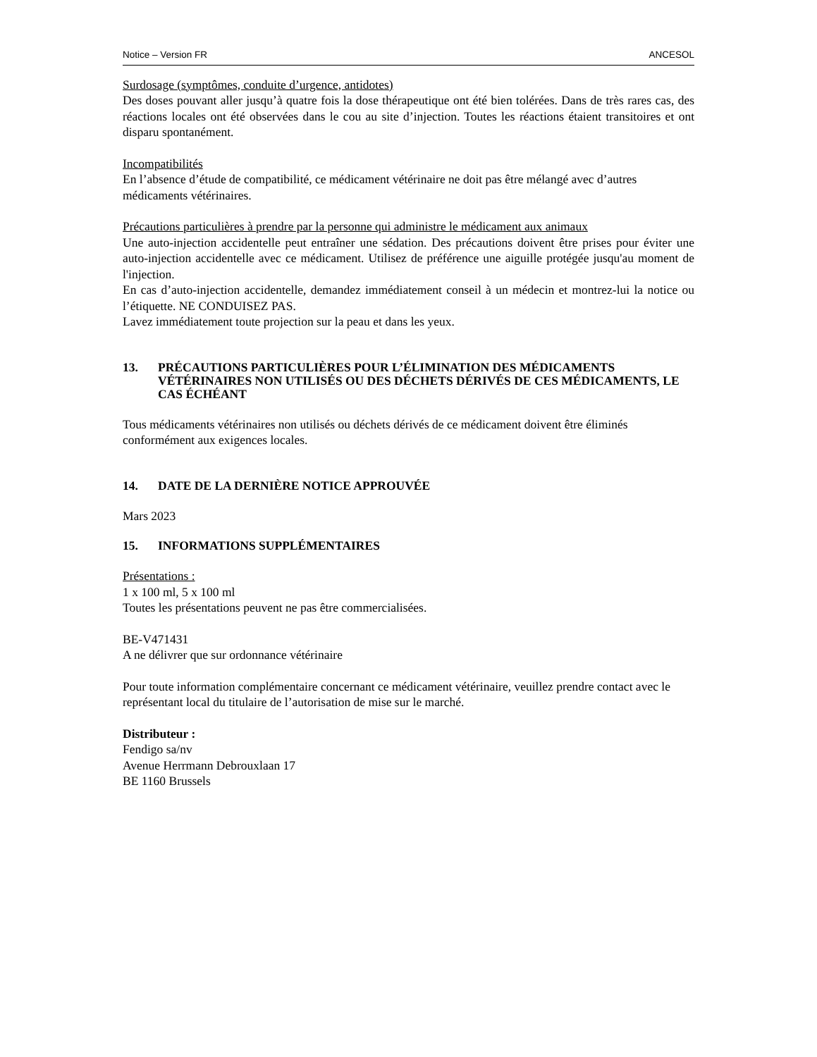Notice – Version FR ANCESOL
Surdosage (symptômes, conduite d’urgence, antidotes)
Des doses pouvant aller jusqu’à quatre fois la dose thérapeutique ont été bien tolérées. Dans de très rares cas, des réactions locales ont été observées dans le cou au site d’injection. Toutes les réactions étaient transitoires et ont disparu spontanément.
Incompatibilités
En l’absence d’étude de compatibilité, ce médicament vétérinaire ne doit pas être mélangé avec d’autres médicaments vétérinaires.
Précautions particulières à prendre par la personne qui administre le médicament aux animaux
Une auto-injection accidentelle peut entraîner une sédation. Des précautions doivent être prises pour éviter une auto-injection accidentelle avec ce médicament. Utilisez de préférence une aiguille protégée jusqu'au moment de l'injection.
En cas d’auto-injection accidentelle, demandez immédiatement conseil à un médecin et montrez-lui la notice ou l’étiquette. NE CONDUISEZ PAS.
Lavez immédiatement toute projection sur la peau et dans les yeux.
13. PRÉCAUTIONS PARTICULIÈRES POUR L’ÉLIMINATION DES MÉDICAMENTS VÉTÉRINAIRES NON UTILISÉS OU DES DÉCHETS DÉRIVÉS DE CES MÉDICAMENTS, LE CAS ÉCHÉANT
Tous médicaments vétérinaires non utilisés ou déchets dérivés de ce médicament doivent être éliminés conformément aux exigences locales.
14. DATE DE LA DERNIÈRE NOTICE APPROUVÉE
Mars 2023
15. INFORMATIONS SUPPLÉMENTAIRES
Présentations :
1 x 100 ml, 5 x 100 ml
Toutes les présentations peuvent ne pas être commercialisées.
BE-V471431
A ne délivrer que sur ordonnance vétérinaire
Pour toute information complémentaire concernant ce médicament vétérinaire, veuillez prendre contact avec le représentant local du titulaire de l’autorisation de mise sur le marché.
Distributeur :
Fendigo sa/nv
Avenue Herrmann Debrouxlaan 17
BE 1160 Brussels